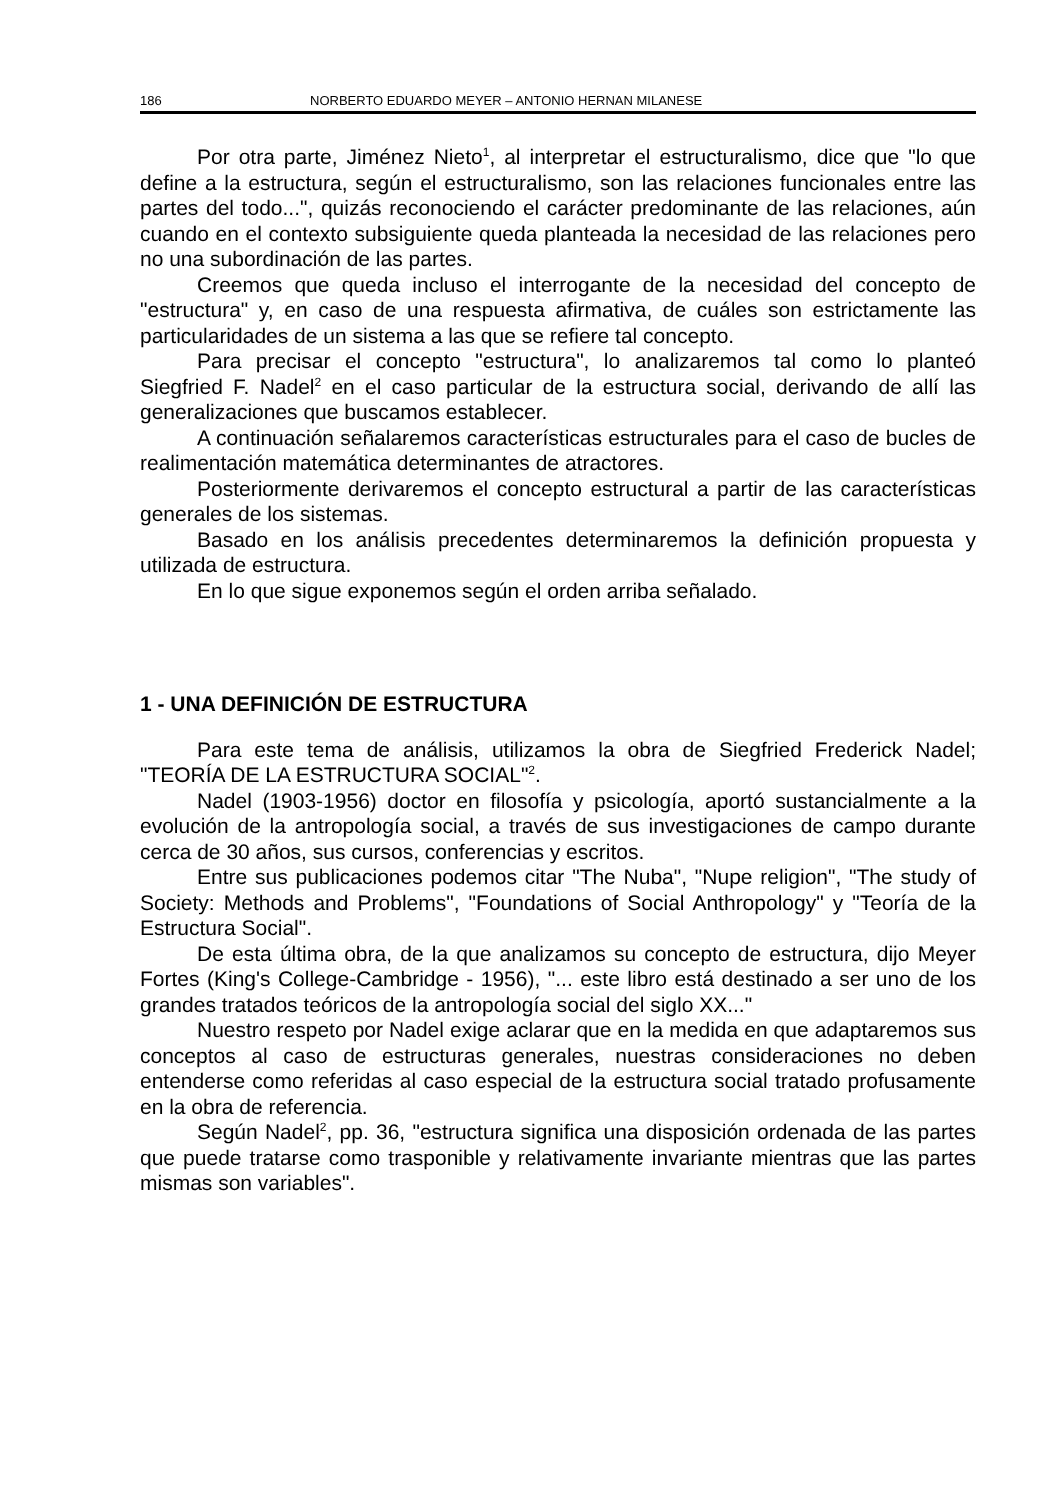186 NORBERTO EDUARDO MEYER – ANTONIO HERNAN MILANESE
Por otra parte, Jiménez Nieto<sup>1</sup>, al interpretar el estructuralismo, dice que "lo que define a la estructura, según el estructuralismo, son las relaciones funcionales entre las partes del todo...", quizás reconociendo el carácter predominante de las relaciones, aún cuando en el contexto subsiguiente queda planteada la necesidad de las relaciones pero no una subordinación de las partes.
Creemos que queda incluso el interrogante de la necesidad del concepto de "estructura" y, en caso de una respuesta afirmativa, de cuáles son estrictamente las particularidades de un sistema a las que se refiere tal concepto.
Para precisar el concepto "estructura", lo analizaremos tal como lo planteó Siegfried F. Nadel<sup>2</sup> en el caso particular de la estructura social, derivando de allí las generalizaciones que buscamos establecer.
A continuación señalaremos características estructurales para el caso de bucles de realimentación matemática determinantes de atractores.
Posteriormente derivaremos el concepto estructural a partir de las características generales de los sistemas.
Basado en los análisis precedentes determinaremos la definición propuesta y utilizada de estructura.
En lo que sigue exponemos según el orden arriba señalado.
1 - UNA DEFINICIÓN DE ESTRUCTURA
Para este tema de análisis, utilizamos la obra de Siegfried Frederick Nadel; "TEORÍA DE LA ESTRUCTURA SOCIAL"<sup>2</sup>.
Nadel (1903-1956) doctor en filosofía y psicología, aportó sustancialmente a la evolución de la antropología social, a través de sus investigaciones de campo durante cerca de 30 años, sus cursos, conferencias y escritos.
Entre sus publicaciones podemos citar "The Nuba", "Nupe religion", "The study of Society: Methods and Problems", "Foundations of Social Anthropology" y "Teoría de la Estructura Social".
De esta última obra, de la que analizamos su concepto de estructura, dijo Meyer Fortes (King's College-Cambridge - 1956), "... este libro está destinado a ser uno de los grandes tratados teóricos de la antropología social del siglo XX..."
Nuestro respeto por Nadel exige aclarar que en la medida en que adaptaremos sus conceptos al caso de estructuras generales, nuestras consideraciones no deben entenderse como referidas al caso especial de la estructura social tratado profusamente en la obra de referencia.
Según Nadel<sup>2</sup>, pp. 36, "estructura significa una disposición ordenada de las partes que puede tratarse como trasponible y relativamente invariante mientras que las partes mismas son variables".